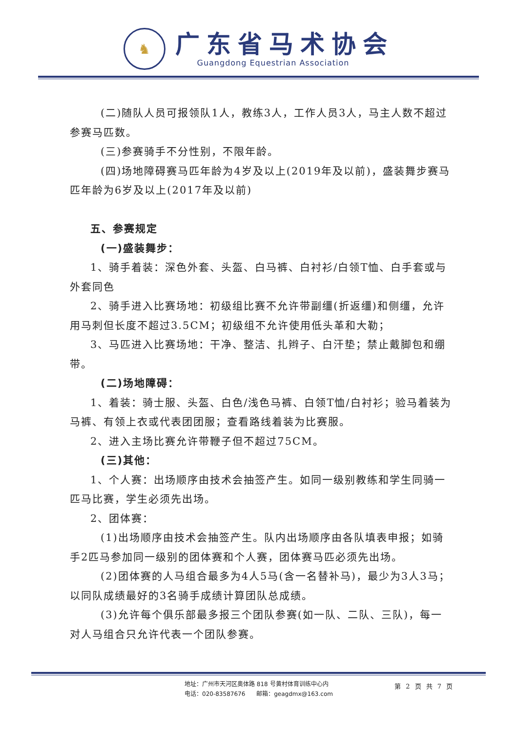♞
广东省马术协会
Guangdong Equestrian Association
(二)随队人员可报领队1人，教练3人，工作人员3人，马主人数不超过参赛马匹数。
(三)参赛骑手不分性别，不限年龄。
(四)场地障碍赛马匹年龄为4岁及以上(2019年及以前)，盛装舞步赛马匹年龄为6岁及以上(2017年及以前)
五、参赛规定
(一)盛装舞步：
1、骑手着装：深色外套、头盔、白马裤、白衬衫/白领T恤、白手套或与外套同色
2、骑手进入比赛场地：初级组比赛不允许带副缰(折返缰)和侧缰，允许用马刺但长度不超过3.5CM；初级组不允许使用低头革和大勒；
3、马匹进入比赛场地：干净、整洁、扎辫子、白汗垫；禁止戴脚包和绷带。
(二)场地障碍：
1、着装：骑士服、头盔、白色/浅色马裤、白领T恤/白衬衫；验马着装为马裤、有领上衣或代表团团服；查看路线着装为比赛服。
2、进入主场比赛允许带鞭子但不超过75CM。
(三)其他：
1、个人赛：出场顺序由技术会抽签产生。如同一级别教练和学生同骑一匹马比赛，学生必须先出场。
2、团体赛：
(1)出场顺序由技术会抽签产生。队内出场顺序由各队填表申报；如骑手2匹马参加同一级别的团体赛和个人赛，团体赛马匹必须先出场。
(2)团体赛的人马组合最多为4人5马(含一名替补马)，最少为3人3马；以同队成绩最好的3名骑手成绩计算团队总成绩。
(3)允许每个俱乐部最多报三个团队参赛(如一队、二队、三队)，每一对人马组合只允许代表一个团队参赛。
地址：广州市天河区奥体路 818 号黄村体育训练中心内
电话：020-83587676 邮箱：geagdmx@163.com
第 2 页 共 7 页